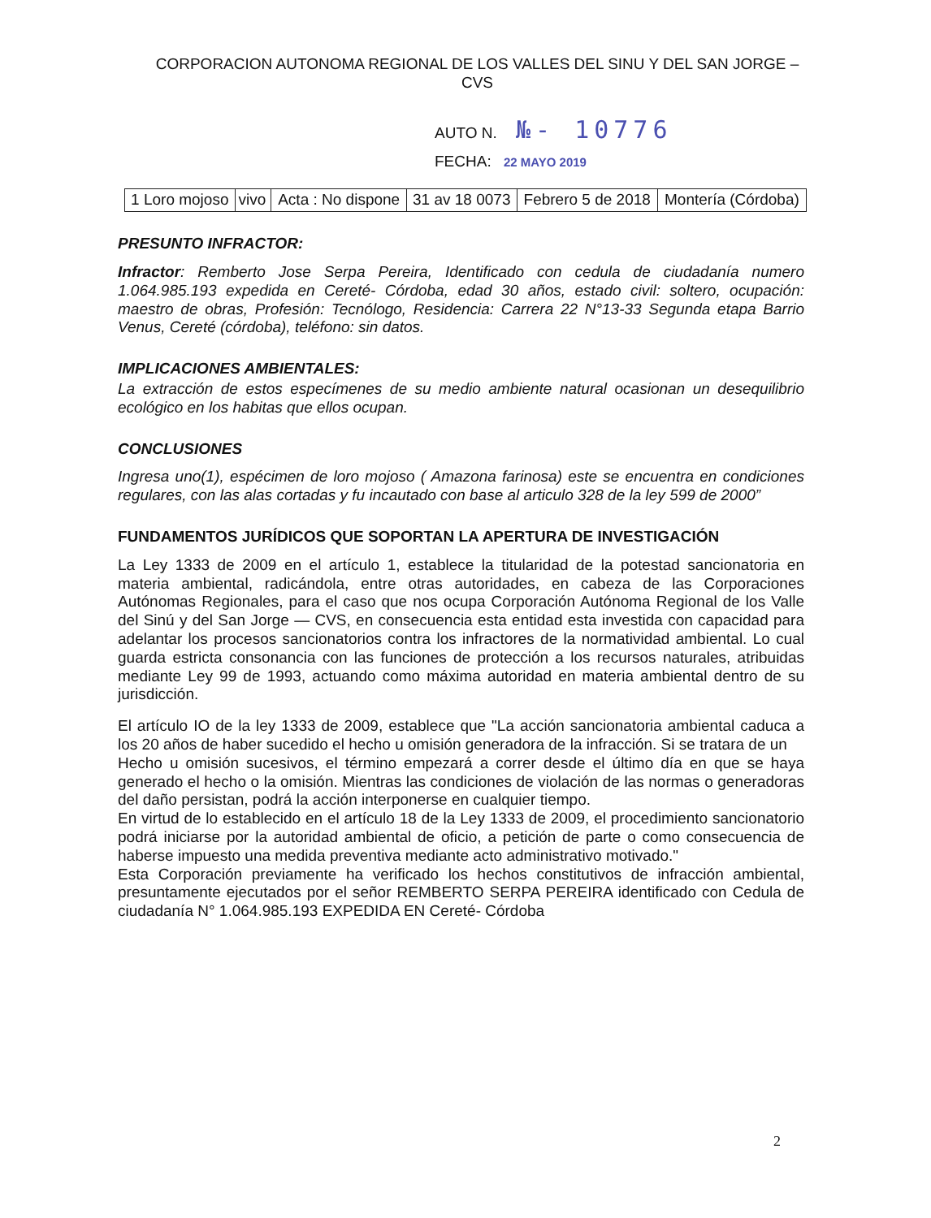CORPORACION AUTONOMA REGIONAL DE LOS VALLES DEL SINU Y DEL SAN JORGE – CVS
AUTO N. №- 10776
FECHA: 22 MAYO 2019
| 1 Loro mojoso | vivo | Acta : No dispone | 31 av 18 0073 | Febrero 5 de 2018 | Montería (Córdoba) |
PRESUNTO INFRACTOR:
Infractor: Remberto Jose Serpa Pereira, Identificado con cedula de ciudadanía numero 1.064.985.193 expedida en Cereté- Córdoba, edad 30 años, estado civil: soltero, ocupación: maestro de obras, Profesión: Tecnólogo, Residencia: Carrera 22 N°13-33 Segunda etapa Barrio Venus, Cereté (córdoba), teléfono: sin datos.
IMPLICACIONES AMBIENTALES:
La extracción de estos especímenes de su medio ambiente natural ocasionan un desequilibrio ecológico en los habitas que ellos ocupan.
CONCLUSIONES
Ingresa uno(1), espécimen de loro mojoso ( Amazona farinosa) este se encuentra en condiciones regulares, con las alas cortadas y fu incautado con base al articulo 328 de la ley 599 de 2000”
FUNDAMENTOS JURÍDICOS QUE SOPORTAN LA APERTURA DE INVESTIGACIÓN
La Ley 1333 de 2009 en el artículo 1, establece la titularidad de la potestad sancionatoria en materia ambiental, radicándola, entre otras autoridades, en cabeza de las Corporaciones Autónomas Regionales, para el caso que nos ocupa Corporación Autónoma Regional de los Valle del Sinú y del San Jorge — CVS, en consecuencia esta entidad esta investida con capacidad para adelantar los procesos sancionatorios contra los infractores de la normatividad ambiental. Lo cual guarda estricta consonancia con las funciones de protección a los recursos naturales, atribuidas mediante Ley 99 de 1993, actuando como máxima autoridad en materia ambiental dentro de su jurisdicción.
El artículo IO de la ley 1333 de 2009, establece que "La acción sancionatoria ambiental caduca a los 20 años de haber sucedido el hecho u omisión generadora de la infracción. Si se tratara de un
Hecho u omisión sucesivos, el término empezará a correr desde el último día en que se haya generado el hecho o la omisión. Mientras las condiciones de violación de las normas o generadoras del daño persistan, podrá la acción interponerse en cualquier tiempo.
En virtud de lo establecido en el artículo 18 de la Ley 1333 de 2009, el procedimiento sancionatorio podrá iniciarse por la autoridad ambiental de oficio, a petición de parte o como consecuencia de haberse impuesto una medida preventiva mediante acto administrativo motivado."
Esta Corporación previamente ha verificado los hechos constitutivos de infracción ambiental, presuntamente ejecutados por el señor REMBERTO SERPA PEREIRA identificado con Cedula de ciudadanía N° 1.064.985.193 EXPEDIDA EN Cereté- Córdoba
2